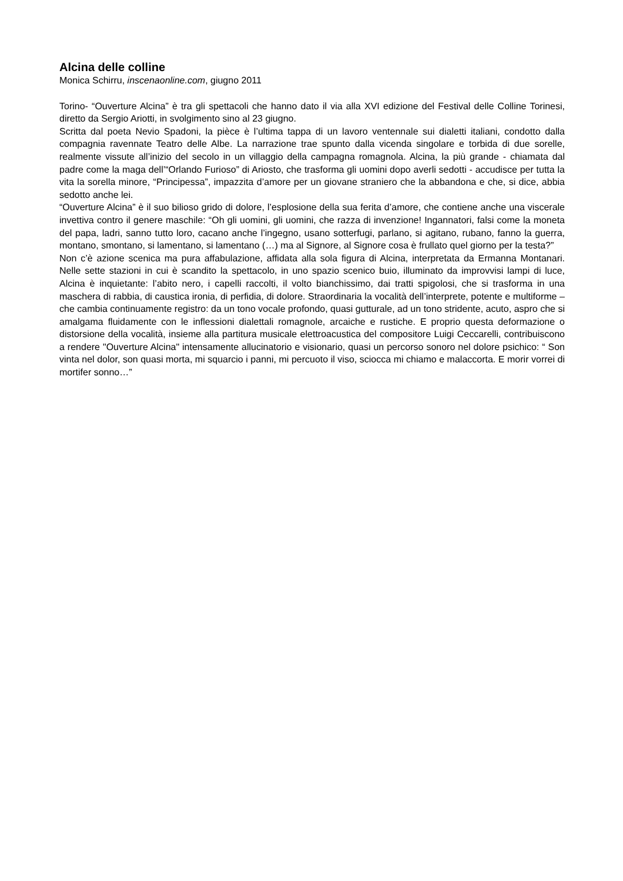Alcina delle colline
Monica Schirru, inscenaonline.com, giugno 2011
Torino- “Ouverture Alcina” è tra gli spettacoli che hanno dato il via alla XVI edizione del Festival delle Colline Torinesi, diretto da Sergio Ariotti, in svolgimento sino al 23 giugno.
Scritta dal poeta Nevio Spadoni, la pièce è l’ultima tappa di un lavoro ventennale sui dialetti italiani, condotto dalla compagnia ravennate Teatro delle Albe. La narrazione trae spunto dalla vicenda singolare e torbida di due sorelle, realmente vissute all’inizio del secolo in un villaggio della campagna romagnola. Alcina, la più grande - chiamata dal padre come la maga dell’“Orlando Furioso” di Ariosto, che trasforma gli uomini dopo averli sedotti - accudisce per tutta la vita la sorella minore, “Principessa”, impazzita d’amore per un giovane straniero che la abbandona e che, si dice, abbia sedotto anche lei.
“Ouverture Alcina” è il suo bilioso grido di dolore, l’esplosione della sua ferita d’amore, che contiene anche una viscerale invettiva contro il genere maschile: “Oh gli uomini, gli uomini, che razza di invenzione! Ingannatori, falsi come la moneta del papa, ladri, sanno tutto loro, cacano anche l’ingegno, usano sotterfugi, parlano, si agitano, rubano, fanno la guerra, montano, smontano, si lamentano, si lamentano (…) ma al Signore, al Signore cosa è frullato quel giorno per la testa?”
Non c’è azione scenica ma pura affabulazione, affidata alla sola figura di Alcina, interpretata da Ermanna Montanari. Nelle sette stazioni in cui è scandito la spettacolo, in uno spazio scenico buio, illuminato da improvvisi lampi di luce, Alcina è inquietante: l’abito nero, i capelli raccolti, il volto bianchissimo, dai tratti spigolosi, che si trasforma in una maschera di rabbia, di caustica ironia, di perfidia, di dolore. Straordinaria la vocalità dell’interprete, potente e multiforme – che cambia continuamente registro: da un tono vocale profondo, quasi gutturale, ad un tono stridente, acuto, aspro che si amalgama fluidamente con le inflessioni dialettali romagnole, arcaiche e rustiche. E proprio questa deformazione o distorsione della vocalità, insieme alla partitura musicale elettroacustica del compositore Luigi Ceccarelli, contribuiscono a rendere "Ouverture Alcina" intensamente allucinatorio e visionario, quasi un percorso sonoro nel dolore psichico: “ Son vinta nel dolor, son quasi morta, mi squarcio i panni, mi percuoto il viso, sciocca mi chiamo e malaccorta. E morir vorrei di mortifer sonno…”